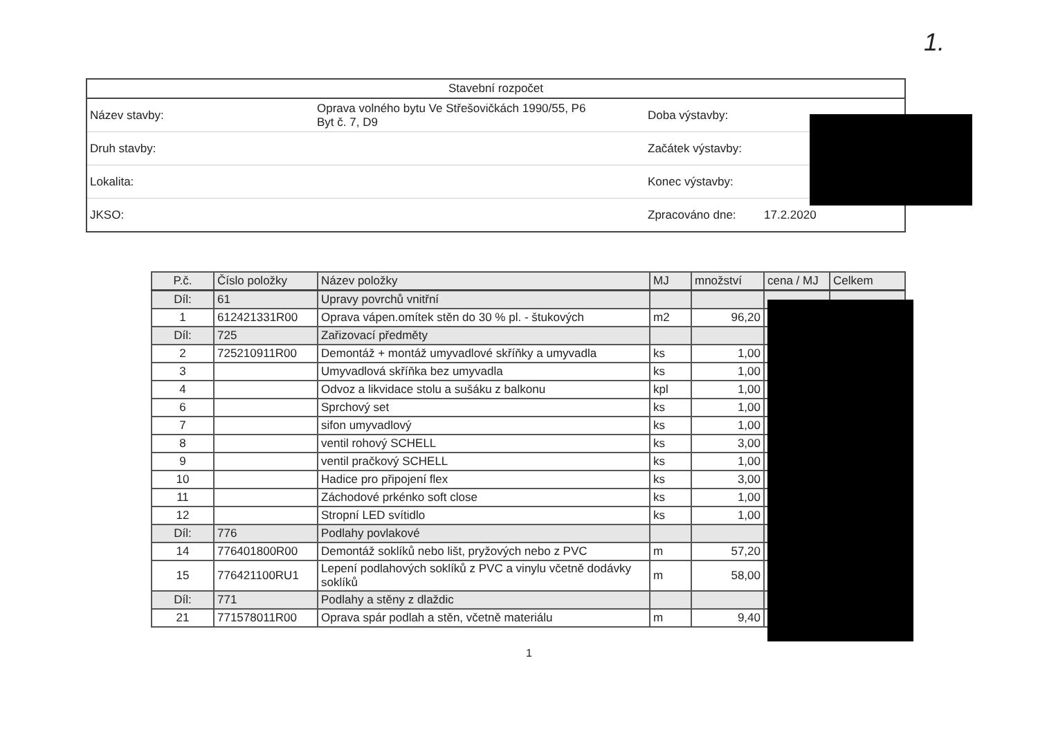1.
| Stavební rozpočet | | | |
| Název stavby: | Oprava volného bytu Ve Střešovičkách 1990/55, P6 Byt č. 7, D9 | Doba výstavby: | |
| Druh stavby: | | Začátek výstavby: | |
| Lokalita: | | Konec výstavby: | |
| JKSO: | | Zpracováno dne: | 17.2.2020 |
| P.č. | Číslo položky | Název položky | MJ | množství | cena / MJ | Celkem |
| --- | --- | --- | --- | --- | --- | --- |
| Díl: | 61 | Upravy povrchů vnitřní | | | | |
| 1 | 612421331R00 | Oprava vápen.omítek stěn do 30 % pl. - štukových | m2 | 96,20 | | |
| Díl: | 725 | Zařizovací předměty | | | | |
| 2 | 725210911R00 | Demontáž + montáž umyvadlové skříňky a umyvadla | ks | 1,00 | | |
| 3 | | Umyvadlová skříňka bez umyvadla | ks | 1,00 | | |
| 4 | | Odvoz a likvidace stolu a sušáku z balkonu | kpl | 1,00 | | |
| 6 | | Sprchový set | ks | 1,00 | | |
| 7 | | sifon umyvadlový | ks | 1,00 | | |
| 8 | | ventil rohový SCHELL | ks | 3,00 | | |
| 9 | | ventil pračkový SCHELL | ks | 1,00 | | |
| 10 | | Hadice pro připojení flex | ks | 3,00 | | |
| 11 | | Záchodové prkénko soft close | ks | 1,00 | | |
| 12 | | Stropní LED svítidlo | ks | 1,00 | | |
| Díl: | 776 | Podlahy povlakové | | | | |
| 14 | 776401800R00 | Demontáž soklíků nebo lišt, pryžových nebo z PVC | m | 57,20 | | |
| 15 | 776421100RU1 | Lepení podlahových soklíků z PVC a vinylu včetně dodávky soklíků | m | 58,00 | | |
| Díl: | 771 | Podlahy a stěny z dlaždic | | | | |
| 21 | 771578011R00 | Oprava spár podlah a stěn, včetně materiálu | m | 9,40 | | |
1